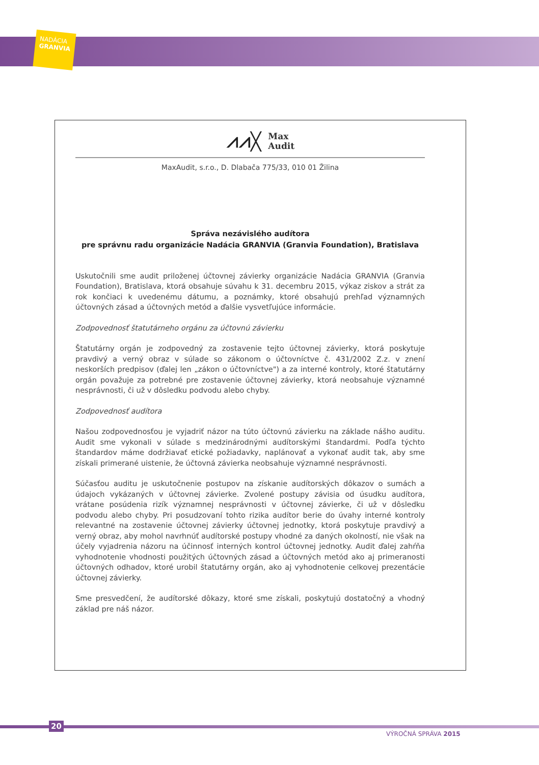NADÁCIA
GRANVIA
⩘⩘╳ Max
Audit
MaxAudit, s.r.o., D. Dlabača 775/33, 010 01 Žilina
Správa nezávislého audítora
pre správnu radu organizácie Nadácia GRANVIA (Granvia Foundation), Bratislava
Uskutočnili sme audit priloženej účtovnej závierky organizácie Nadácia GRANVIA (Granvia Foundation), Bratislava, ktorá obsahuje súvahu k 31. decembru 2015, výkaz ziskov a strát za rok končiaci k uvedenému dátumu, a poznámky, ktoré obsahujú prehľad významných účtovných zásad a účtovných metód a ďalšie vysvetľujúce informácie.
Zodpovednosť štatutárneho orgánu za účtovnú závierku
Štatutárny orgán je zodpovedný za zostavenie tejto účtovnej závierky, ktorá poskytuje pravdivý a verný obraz v súlade so zákonom o účtovníctve č. 431/2002 Z.z. v znení neskorších predpisov (ďalej len „zákon o účtovníctve") a za interné kontroly, ktoré štatutárny orgán považuje za potrebné pre zostavenie účtovnej závierky, ktorá neobsahuje významné nesprávnosti, či už v dôsledku podvodu alebo chyby.
Zodpovednosť audítora
Našou zodpovednosťou je vyjadriť názor na túto účtovnú závierku na základe nášho auditu. Audit sme vykonali v súlade s medzinárodnými audítorskými štandardmi. Podľa týchto štandardov máme dodržiavať etické požiadavky, naplánovať a vykonať audit tak, aby sme získali primerané uistenie, že účtovná závierka neobsahuje významné nesprávnosti.
Súčasťou auditu je uskutočnenie postupov na získanie audítorských dôkazov o sumách a údajoch vykázaných v účtovnej závierke. Zvolené postupy závisia od úsudku audítora, vrátane posúdenia rizík významnej nesprávnosti v účtovnej závierke, či už v dôsledku podvodu alebo chyby. Pri posudzovaní tohto rizika audítor berie do úvahy interné kontroly relevantné na zostavenie účtovnej závierky účtovnej jednotky, ktorá poskytuje pravdivý a verný obraz, aby mohol navrhnúť audítorské postupy vhodné za daných okolností, nie však na účely vyjadrenia názoru na účinnosť interných kontrol účtovnej jednotky. Audit ďalej zahŕňa vyhodnotenie vhodnosti použitých účtovných zásad a účtovných metód ako aj primeranosti účtovných odhadov, ktoré urobil štatutárny orgán, ako aj vyhodnotenie celkovej prezentácie účtovnej závierky.
Sme presvedčení, že audítorské dôkazy, ktoré sme získali, poskytujú dostatočný a vhodný základ pre náš názor.
20
VÝROČNÁ SPRÁVA 2015